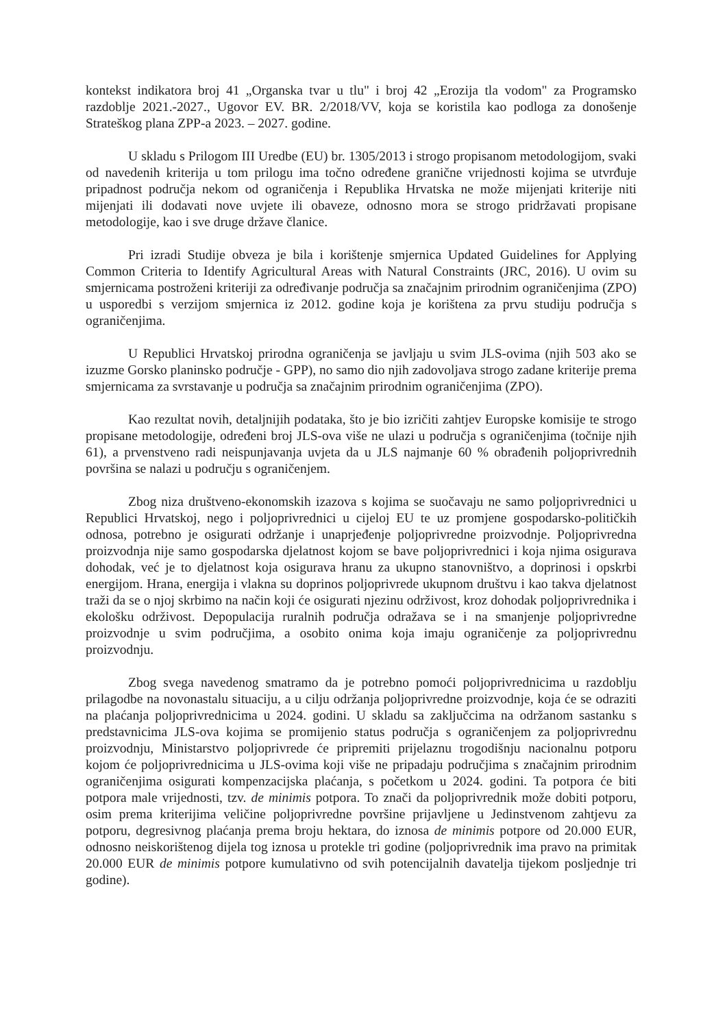kontekst indikatora broj 41 „Organska tvar u tlu" i broj 42 „Erozija tla vodom" za Programsko razdoblje 2021.-2027., Ugovor EV. BR. 2/2018/VV, koja se koristila kao podloga za donošenje Strateškog plana ZPP-a 2023. – 2027. godine.
U skladu s Prilogom III Uredbe (EU) br. 1305/2013 i strogo propisanom metodologijom, svaki od navedenih kriterija u tom prilogu ima točno određene granične vrijednosti kojima se utvrđuje pripadnost područja nekom od ograničenja i Republika Hrvatska ne može mijenjati kriterije niti mijenjati ili dodavati nove uvjete ili obaveze, odnosno mora se strogo pridržavati propisane metodologije, kao i sve druge države članice.
Pri izradi Studije obveza je bila i korištenje smjernica Updated Guidelines for Applying Common Criteria to Identify Agricultural Areas with Natural Constraints (JRC, 2016). U ovim su smjernicama postroženi kriteriji za određivanje područja sa značajnim prirodnim ograničenjima (ZPO) u usporedbi s verzijom smjernica iz 2012. godine koja je korištena za prvu studiju područja s ograničenjima.
U Republici Hrvatskoj prirodna ograničenja se javljaju u svim JLS-ovima (njih 503 ako se izuzme Gorsko planinsko područje - GPP), no samo dio njih zadovoljava strogo zadane kriterije prema smjernicama za svrstavanje u područja sa značajnim prirodnim ograničenjima (ZPO).
Kao rezultat novih, detaljnijih podataka, što je bio izričiti zahtjev Europske komisije te strogo propisane metodologije, određeni broj JLS-ova više ne ulazi u područja s ograničenjima (točnije njih 61), a prvenstveno radi neispunjavanja uvjeta da u JLS najmanje 60 % obrađenih poljoprivrednih površina se nalazi u području s ograničenjem.
Zbog niza društveno-ekonomskih izazova s kojima se suočavaju ne samo poljoprivrednici u Republici Hrvatskoj, nego i poljoprivrednici u cijeloj EU te uz promjene gospodarsko-političkih odnosa, potrebno je osigurati održanje i unaprjeđenje poljoprivredne proizvodnje. Poljoprivredna proizvodnja nije samo gospodarska djelatnost kojom se bave poljoprivrednici i koja njima osigurava dohodak, već je to djelatnost koja osigurava hranu za ukupno stanovništvo, a doprinosi i opskrbi energijom. Hrana, energija i vlakna su doprinos poljoprivrede ukupnom društvu i kao takva djelatnost traži da se o njoj skrbimo na način koji će osigurati njezinu održivost, kroz dohodak poljoprivrednika i ekološku održivost. Depopulacija ruralnih područja odražava se i na smanjenje poljoprivredne proizvodnje u svim područjima, a osobito onima koja imaju ograničenje za poljoprivrednu proizvodnju.
Zbog svega navedenog smatramo da je potrebno pomoći poljoprivrednicima u razdoblju prilagodbe na novonastalu situaciju, a u cilju održanja poljoprivredne proizvodnje, koja će se odraziti na plaćanja poljoprivrednicima u 2024. godini. U skladu sa zaključcima na održanom sastanku s predstavnicima JLS-ova kojima se promijenio status područja s ograničenjem za poljoprivrednu proizvodnju, Ministarstvo poljoprivrede će pripremiti prijelaznu trogodišnju nacionalnu potporu kojom će poljoprivrednicima u JLS-ovima koji više ne pripadaju područjima s značajnim prirodnim ograničenjima osigurati kompenzacijska plaćanja, s početkom u 2024. godini. Ta potpora će biti potpora male vrijednosti, tzv. de minimis potpora. To znači da poljoprivrednik može dobiti potporu, osim prema kriterijima veličine poljoprivredne površine prijavljene u Jedinstvenom zahtjevu za potporu, degresivnog plaćanja prema broju hektara, do iznosa de minimis potpore od 20.000 EUR, odnosno neiskorištenog dijela tog iznosa u protekle tri godine (poljoprivrednik ima pravo na primitak 20.000 EUR de minimis potpore kumulativno od svih potencijalnih davatelja tijekom posljednje tri godine).